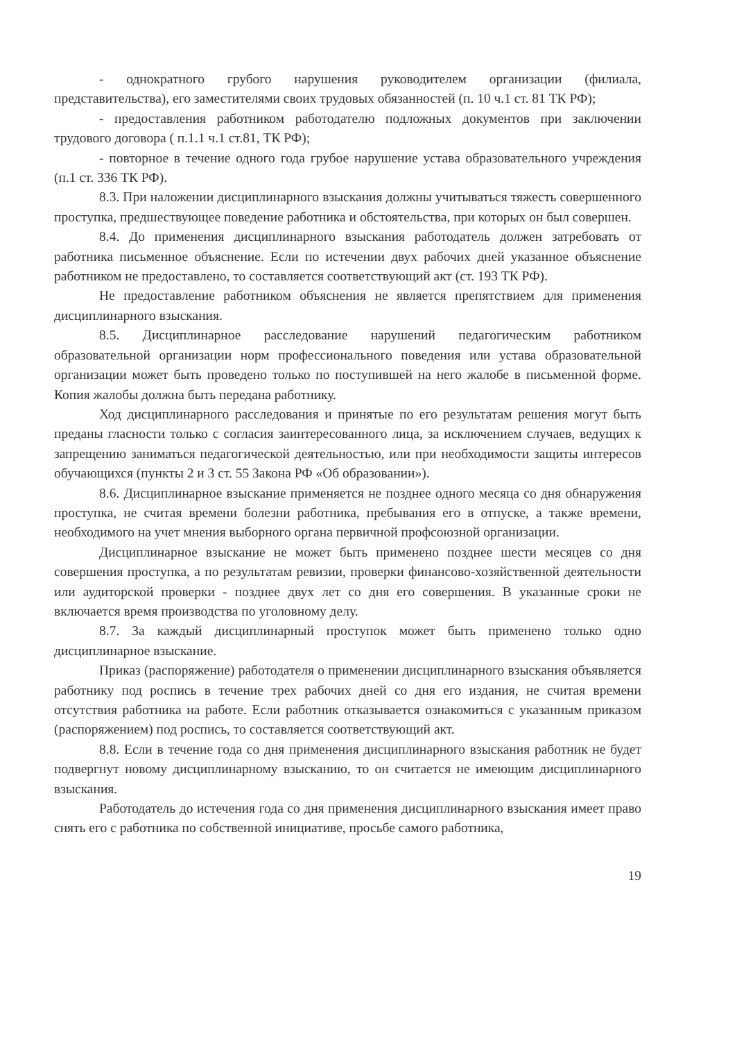- однократного грубого нарушения руководителем организации (филиала, представительства), его заместителями своих трудовых обязанностей (п. 10 ч.1 ст. 81 ТК РФ);
- предоставления работником работодателю подложных документов при заключении трудового договора ( п.1.1 ч.1 ст.81, ТК РФ);
- повторное в течение одного года грубое нарушение устава образовательного учреждения (п.1 ст. 336 ТК РФ).
8.3. При наложении дисциплинарного взыскания должны учитываться тяжесть совершенного проступка, предшествующее поведение работника и обстоятельства, при которых он был совершен.
8.4. До применения дисциплинарного взыскания работодатель должен затребовать от работника письменное объяснение. Если по истечении двух рабочих дней указанное объяснение работником не предоставлено, то составляется соответствующий акт (ст. 193 ТК РФ).
Не предоставление работником объяснения не является препятствием для применения дисциплинарного взыскания.
8.5. Дисциплинарное расследование нарушений педагогическим работником образовательной организации норм профессионального поведения или устава образовательной организации может быть проведено только по поступившей на него жалобе в письменной форме. Копия жалобы должна быть передана работнику.
Ход дисциплинарного расследования и принятые по его результатам решения могут быть преданы гласности только с согласия заинтересованного лица, за исключением случаев, ведущих к запрещению заниматься педагогической деятельностью, или при необходимости защиты интересов обучающихся (пункты 2 и 3 ст. 55 Закона РФ «Об образовании»).
8.6. Дисциплинарное взыскание применяется не позднее одного месяца со дня обнаружения проступка, не считая времени болезни работника, пребывания его в отпуске, а также времени, необходимого на учет мнения выборного органа первичной профсоюзной организации.
Дисциплинарное взыскание не может быть применено позднее шести месяцев со дня совершения проступка, а по результатам ревизии, проверки финансово-хозяйственной деятельности или аудиторской проверки - позднее двух лет со дня его совершения. В указанные сроки не включается время производства по уголовному делу.
8.7. За каждый дисциплинарный проступок может быть применено только одно дисциплинарное взыскание.
Приказ (распоряжение) работодателя о применении дисциплинарного взыскания объявляется работнику под роспись в течение трех рабочих дней со дня его издания, не считая времени отсутствия работника на работе. Если работник отказывается ознакомиться с указанным приказом (распоряжением) под роспись, то составляется соответствующий акт.
8.8. Если в течение года со дня применения дисциплинарного взыскания работник не будет подвергнут новому дисциплинарному взысканию, то он считается не имеющим дисциплинарного взыскания.
Работодатель до истечения года со дня применения дисциплинарного взыскания имеет право снять его с работника по собственной инициативе, просьбе самого работника,
19